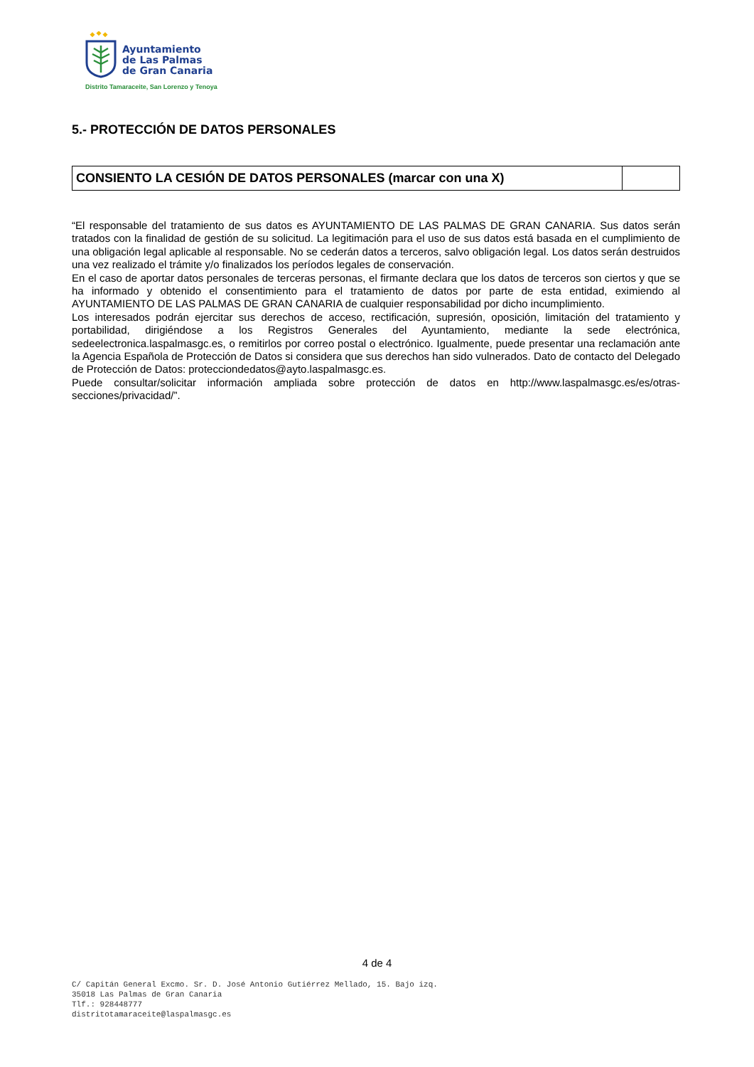Ayuntamiento
de Las Palmas
de Gran Canaria
Distrito Tamaraceite, San Lorenzo y Tenoya
5.- PROTECCIÓN DE DATOS PERSONALES
| CONSIENTO LA CESIÓN DE DATOS PERSONALES (marcar con una X) | |
“El responsable del tratamiento de sus datos es AYUNTAMIENTO DE LAS PALMAS DE GRAN CANARIA. Sus datos serán tratados con la finalidad de gestión de su solicitud. La legitimación para el uso de sus datos está basada en el cumplimiento de una obligación legal aplicable al responsable. No se cederán datos a terceros, salvo obligación legal. Los datos serán destruidos una vez realizado el trámite y/o finalizados los períodos legales de conservación.
En el caso de aportar datos personales de terceras personas, el firmante declara que los datos de terceros son ciertos y que se ha informado y obtenido el consentimiento para el tratamiento de datos por parte de esta entidad, eximiendo al AYUNTAMIENTO DE LAS PALMAS DE GRAN CANARIA de cualquier responsabilidad por dicho incumplimiento.
Los interesados podrán ejercitar sus derechos de acceso, rectificación, supresión, oposición, limitación del tratamiento y portabilidad, dirigiéndose a los Registros Generales del Ayuntamiento, mediante la sede electrónica, sedeelectronica.laspalmasgc.es, o remitirlos por correo postal o electrónico. Igualmente, puede presentar una reclamación ante la Agencia Española de Protección de Datos si considera que sus derechos han sido vulnerados. Dato de contacto del Delegado de Protección de Datos: protecciondedatos@ayto.laspalmasgc.es.
Puede consultar/solicitar información ampliada sobre protección de datos en http://www.laspalmasgc.es/es/otras-secciones/privacidad/”.
4 de 4
C/ Capitán General Excmo. Sr. D. José Antonio Gutiérrez Mellado, 15. Bajo izq.
35018 Las Palmas de Gran Canaria
Tlf.: 928448777
distritotamaraceite@laspalmasgc.es